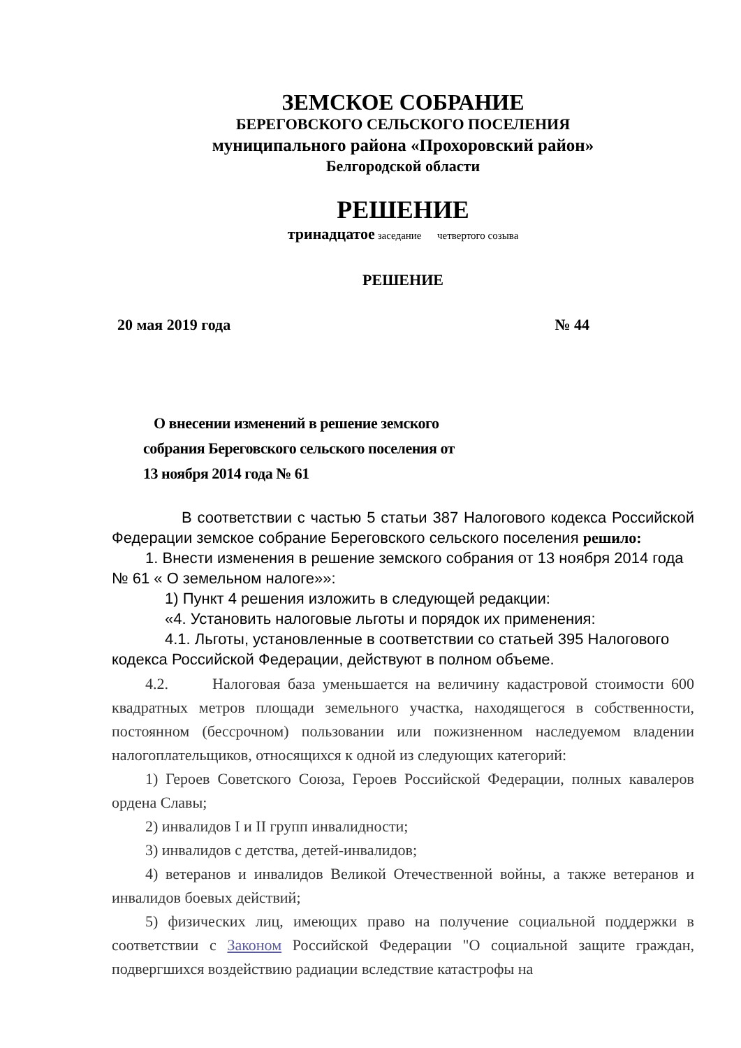ЗЕМСКОЕ СОБРАНИЕ
БЕРЕГОВСКОГО СЕЛЬСКОГО ПОСЕЛЕНИЯ
муниципального района «Прохоровский район»
Белгородской области
РЕШЕНИЕ
тринадцатое заседание четвертого созыва
РЕШЕНИЕ
20 мая 2019 года № 44
О внесении изменений в решение земского собрания Береговского сельского поселения от 13 ноября 2014 года № 61
В соответствии с частью 5 статьи 387 Налогового кодекса Российской Федерации земское собрание Береговского сельского поселения решило:
1. Внести изменения в решение земского собрания от 13 ноября 2014 года № 61 « О земельном налоге»»:
1) Пункт 4 решения изложить в следующей редакции:
«4. Установить налоговые льготы и порядок их применения:
4.1. Льготы, установленные в соответствии со статьей 395 Налогового кодекса Российской Федерации, действуют в полном объеме.
4.2. Налоговая база уменьшается на величину кадастровой стоимости 600 квадратных метров площади земельного участка, находящегося в собственности, постоянном (бессрочном) пользовании или пожизненном наследуемом владении налогоплательщиков, относящихся к одной из следующих категорий:
1) Героев Советского Союза, Героев Российской Федерации, полных кавалеров ордена Славы;
2) инвалидов I и II групп инвалидности;
3) инвалидов с детства, детей-инвалидов;
4) ветеранов и инвалидов Великой Отечественной войны, а также ветеранов и инвалидов боевых действий;
5) физических лиц, имеющих право на получение социальной поддержки в соответствии с Законом Российской Федерации "О социальной защите граждан, подвергшихся воздействию радиации вследствие катастрофы на